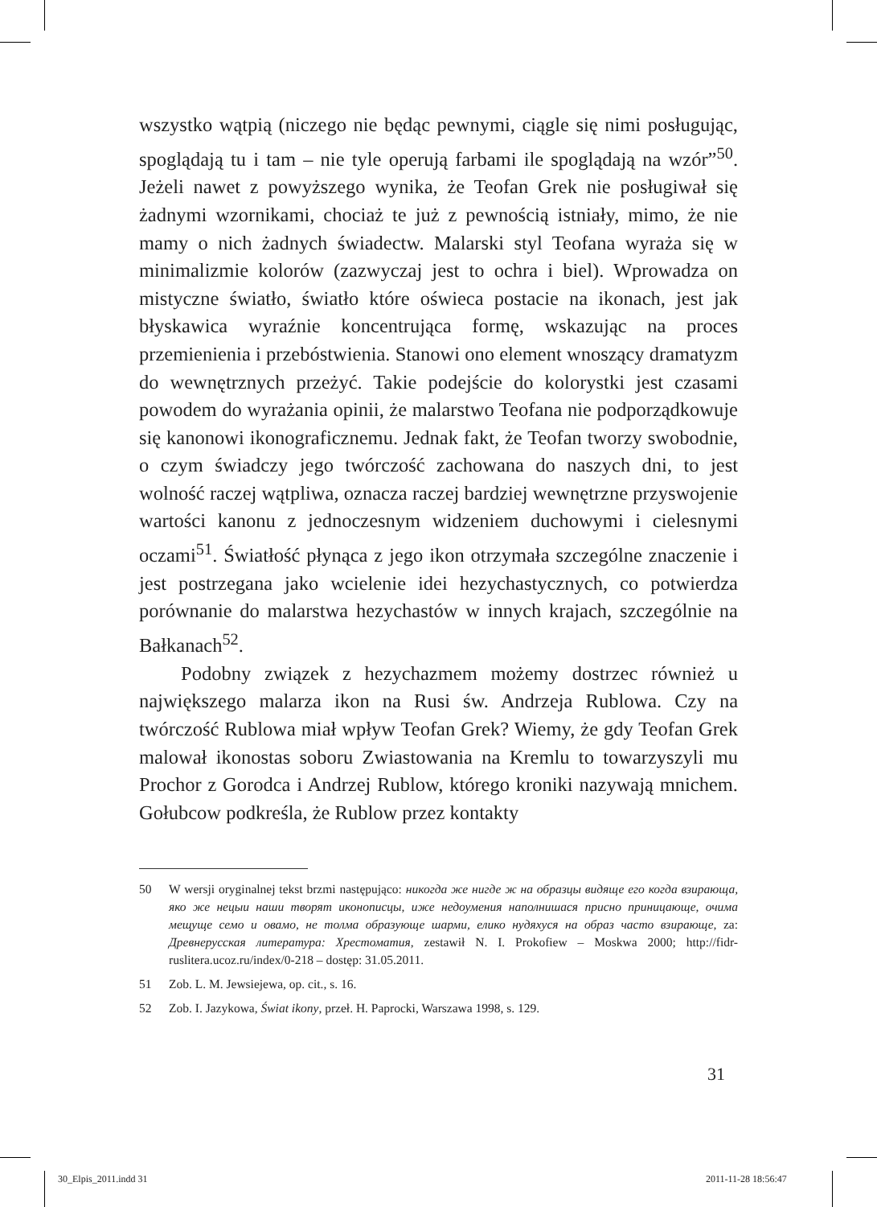wszystko wątpią (niczego nie będąc pewnymi, ciągle się nimi posługując, spoglądają tu i tam – nie tyle operują farbami ile spoglądają na wzór”<sup>50</sup>. Jeżeli nawet z powyższego wynika, że Teofan Grek nie posługiwał się żadnymi wzornikami, chociaż te już z pewnością istniały, mimo, że nie mamy o nich żadnych świadectw. Malarski styl Teofana wyraża się w minimalizmie kolorów (zazwyczaj jest to ochra i biel). Wprowadza on mistyczne światło, światło które oświeca postacie na ikonach, jest jak błyskawica wyraźnie koncentrująca formę, wskazując na proces przemienienia i przebóstwienia. Stanowi ono element wnoszący dramatyzm do wewnętrznych przeżyć. Takie podejście do kolorystki jest czasami powodem do wyrażania opinii, że malarstwo Teofana nie podporządkowuje się kanonowi ikonograficznemu. Jednak fakt, że Teofan tworzy swobodnie, o czym świadczy jego twórczość zachowana do naszych dni, to jest wolność raczej wątpliwa, oznacza raczej bardziej wewnętrzne przyswojenie wartości kanonu z jednoczesnym widzeniem duchowymi i cielesnymi oczami<sup>51</sup>. Światłość płynąca z jego ikon otrzymała szczególne znaczenie i jest postrzegana jako wcielenie idei hezychastycznych, co potwierdza porównanie do malarstwa hezychastów w innych krajach, szczególnie na Bałkanach<sup>52</sup>.
Podobny związek z hezychazmem możemy dostrzec również u największego malarza ikon na Rusi św. Andrzeja Rublowa. Czy na twórczość Rublowa miał wpływ Teofan Grek? Wiemy, że gdy Teofan Grek malował ikonostas soboru Zwiastowania na Kremlu to towarzyszyli mu Prochor z Gorodca i Andrzej Rublow, którego kroniki nazywają mnichem. Gołubcow podkreśla, że Rublow przez kontakty
50 W wersji oryginalnej tekst brzmi następująco: никогда же нигде ж на образцы видяще его когда взирающа, яко же нецыи наши творят иконописцы, иже недоумения наполнишася присно приницающе, очима мещуще семо и овамо, не толма образующе шарми, елико нудяхуся на образ часто взирающе, za: Древнерусская литература: Хрестоматия, zestawił N. I. Prokofiew – Moskwa 2000; http://fidr-ruslitera.ucoz.ru/index/0-218 – dostęp: 31.05.2011.
51 Zob. L. M. Jewsiejewa, op. cit., s. 16.
52 Zob. I. Jazykowa, Świat ikony, przeł. H. Paprocki, Warszawa 1998, s. 129.
31
30_Elpis_2011.indd 31 2011-11-28 18:56:47